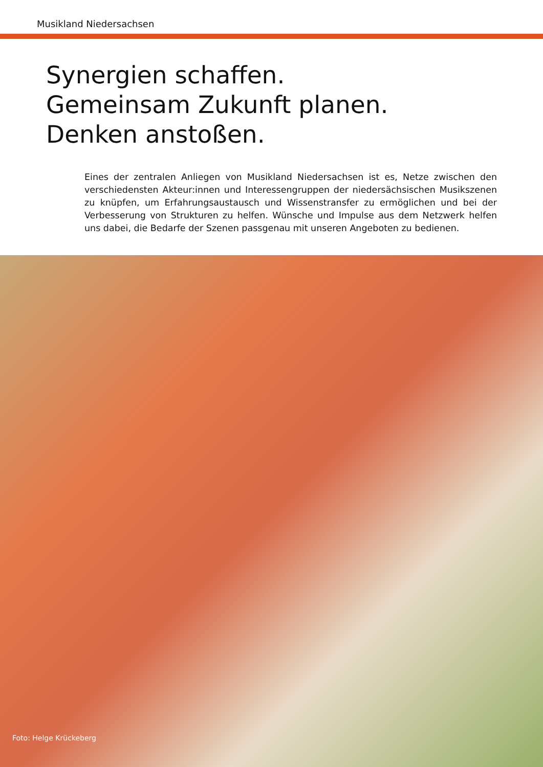Musikland Niedersachsen
Synergien schaffen.
Gemeinsam Zukunft planen.
Denken anstoßen.
Eines der zentralen Anliegen von Musikland Niedersachsen ist es, Netze zwischen den verschiedensten Akteur:innen und Interessengruppen der niedersächsischen Musikszenen zu knüpfen, um Erfahrungsaustausch und Wissenstransfer zu ermög­lichen und bei der Verbesserung von Strukturen zu helfen. Wünsche und Impulse aus dem Netzwerk helfen uns dabei, die Bedarfe der Szenen passgenau mit unseren Angeboten zu bedienen.
Foto: Helge Krückeberg